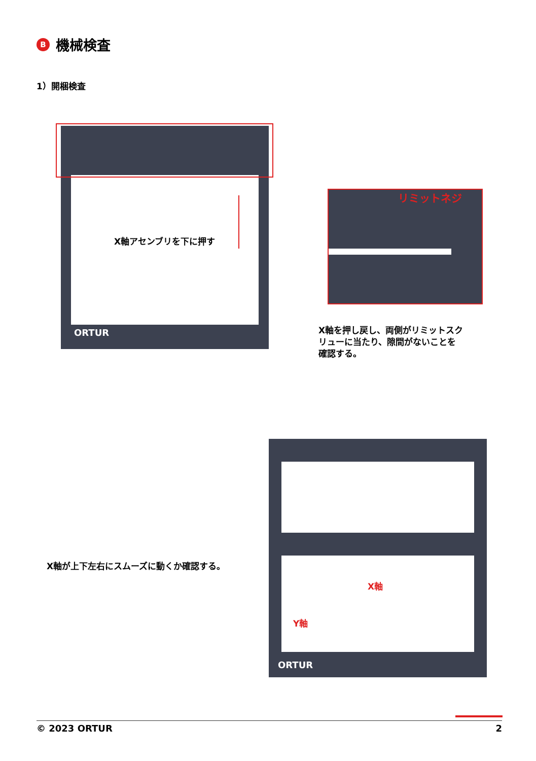B機械検査
1）開梱検査
X軸アセンブリを下に押す
ORTUR
リミットネジ
X軸を押し戻し、両側がリミットスク
リューに当たり、隙間がないことを
確認する。
X軸が上下左右にスムーズに動くか確認する。
X軸
Y軸
ORTUR
© 2023 ORTUR 2